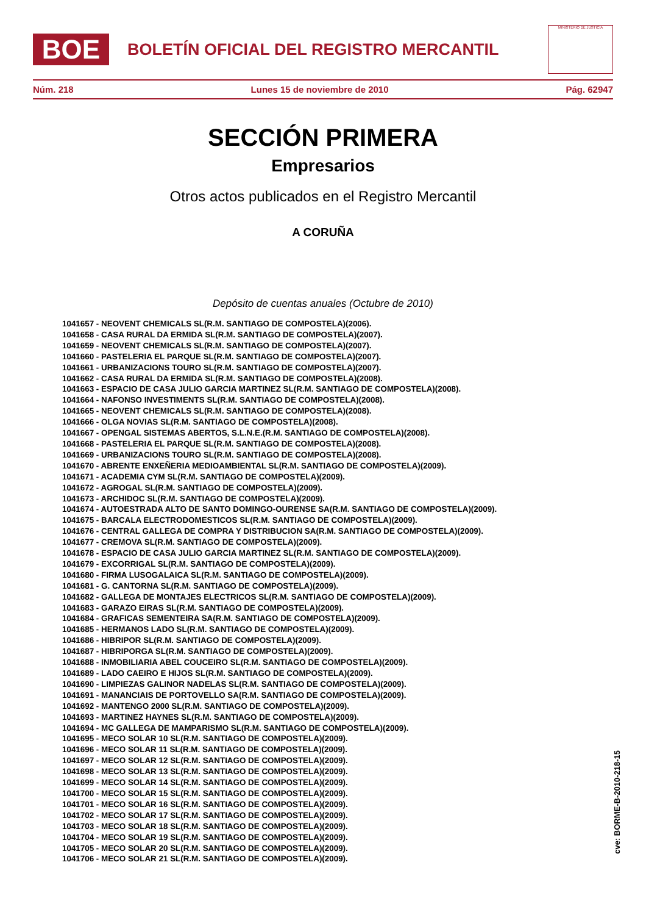BOE
BOLETÍN OFICIAL DEL REGISTRO MERCANTIL
MINISTERIO DE JUSTICIA
Núm. 218 Lunes 15 de noviembre de 2010 Pág. 62947
SECCIÓN PRIMERA
Empresarios
Otros actos publicados en el Registro Mercantil
A CORUÑA
Depósito de cuentas anuales (Octubre de 2010)
1041657 - NEOVENT CHEMICALS SL(R.M. SANTIAGO DE COMPOSTELA)(2006).
1041658 - CASA RURAL DA ERMIDA SL(R.M. SANTIAGO DE COMPOSTELA)(2007).
1041659 - NEOVENT CHEMICALS SL(R.M. SANTIAGO DE COMPOSTELA)(2007).
1041660 - PASTELERIA EL PARQUE SL(R.M. SANTIAGO DE COMPOSTELA)(2007).
1041661 - URBANIZACIONS TOURO SL(R.M. SANTIAGO DE COMPOSTELA)(2007).
1041662 - CASA RURAL DA ERMIDA SL(R.M. SANTIAGO DE COMPOSTELA)(2008).
1041663 - ESPACIO DE CASA JULIO GARCIA MARTINEZ SL(R.M. SANTIAGO DE COMPOSTELA)(2008).
1041664 - NAFONSO INVESTIMENTS SL(R.M. SANTIAGO DE COMPOSTELA)(2008).
1041665 - NEOVENT CHEMICALS SL(R.M. SANTIAGO DE COMPOSTELA)(2008).
1041666 - OLGA NOVIAS SL(R.M. SANTIAGO DE COMPOSTELA)(2008).
1041667 - OPENGAL SISTEMAS ABERTOS, S.L.N.E.(R.M. SANTIAGO DE COMPOSTELA)(2008).
1041668 - PASTELERIA EL PARQUE SL(R.M. SANTIAGO DE COMPOSTELA)(2008).
1041669 - URBANIZACIONS TOURO SL(R.M. SANTIAGO DE COMPOSTELA)(2008).
1041670 - ABRENTE ENXEÑERIA MEDIOAMBIENTAL SL(R.M. SANTIAGO DE COMPOSTELA)(2009).
1041671 - ACADEMIA CYM SL(R.M. SANTIAGO DE COMPOSTELA)(2009).
1041672 - AGROGAL SL(R.M. SANTIAGO DE COMPOSTELA)(2009).
1041673 - ARCHIDOC SL(R.M. SANTIAGO DE COMPOSTELA)(2009).
1041674 - AUTOESTRADA ALTO DE SANTO DOMINGO-OURENSE SA(R.M. SANTIAGO DE COMPOSTELA)(2009).
1041675 - BARCALA ELECTRODOMESTICOS SL(R.M. SANTIAGO DE COMPOSTELA)(2009).
1041676 - CENTRAL GALLEGA DE COMPRA Y DISTRIBUCION SA(R.M. SANTIAGO DE COMPOSTELA)(2009).
1041677 - CREMOVA SL(R.M. SANTIAGO DE COMPOSTELA)(2009).
1041678 - ESPACIO DE CASA JULIO GARCIA MARTINEZ SL(R.M. SANTIAGO DE COMPOSTELA)(2009).
1041679 - EXCORRIGAL SL(R.M. SANTIAGO DE COMPOSTELA)(2009).
1041680 - FIRMA LUSOGALAICA SL(R.M. SANTIAGO DE COMPOSTELA)(2009).
1041681 - G. CANTORNA SL(R.M. SANTIAGO DE COMPOSTELA)(2009).
1041682 - GALLEGA DE MONTAJES ELECTRICOS SL(R.M. SANTIAGO DE COMPOSTELA)(2009).
1041683 - GARAZO EIRAS SL(R.M. SANTIAGO DE COMPOSTELA)(2009).
1041684 - GRAFICAS SEMENTEIRA SA(R.M. SANTIAGO DE COMPOSTELA)(2009).
1041685 - HERMANOS LADO SL(R.M. SANTIAGO DE COMPOSTELA)(2009).
1041686 - HIBRIPOR SL(R.M. SANTIAGO DE COMPOSTELA)(2009).
1041687 - HIBRIPORGA SL(R.M. SANTIAGO DE COMPOSTELA)(2009).
1041688 - INMOBILIARIA ABEL COUCEIRO SL(R.M. SANTIAGO DE COMPOSTELA)(2009).
1041689 - LADO CAEIRO E HIJOS SL(R.M. SANTIAGO DE COMPOSTELA)(2009).
1041690 - LIMPIEZAS GALINOR NADELAS SL(R.M. SANTIAGO DE COMPOSTELA)(2009).
1041691 - MANANCIAIS DE PORTOVELLO SA(R.M. SANTIAGO DE COMPOSTELA)(2009).
1041692 - MANTENGO 2000 SL(R.M. SANTIAGO DE COMPOSTELA)(2009).
1041693 - MARTINEZ HAYNES SL(R.M. SANTIAGO DE COMPOSTELA)(2009).
1041694 - MC GALLEGA DE MAMPARISMO SL(R.M. SANTIAGO DE COMPOSTELA)(2009).
1041695 - MECO SOLAR 10 SL(R.M. SANTIAGO DE COMPOSTELA)(2009).
1041696 - MECO SOLAR 11 SL(R.M. SANTIAGO DE COMPOSTELA)(2009).
1041697 - MECO SOLAR 12 SL(R.M. SANTIAGO DE COMPOSTELA)(2009).
1041698 - MECO SOLAR 13 SL(R.M. SANTIAGO DE COMPOSTELA)(2009).
1041699 - MECO SOLAR 14 SL(R.M. SANTIAGO DE COMPOSTELA)(2009).
1041700 - MECO SOLAR 15 SL(R.M. SANTIAGO DE COMPOSTELA)(2009).
1041701 - MECO SOLAR 16 SL(R.M. SANTIAGO DE COMPOSTELA)(2009).
1041702 - MECO SOLAR 17 SL(R.M. SANTIAGO DE COMPOSTELA)(2009).
1041703 - MECO SOLAR 18 SL(R.M. SANTIAGO DE COMPOSTELA)(2009).
1041704 - MECO SOLAR 19 SL(R.M. SANTIAGO DE COMPOSTELA)(2009).
1041705 - MECO SOLAR 20 SL(R.M. SANTIAGO DE COMPOSTELA)(2009).
1041706 - MECO SOLAR 21 SL(R.M. SANTIAGO DE COMPOSTELA)(2009).
cve: BORME-B-2010-218-15